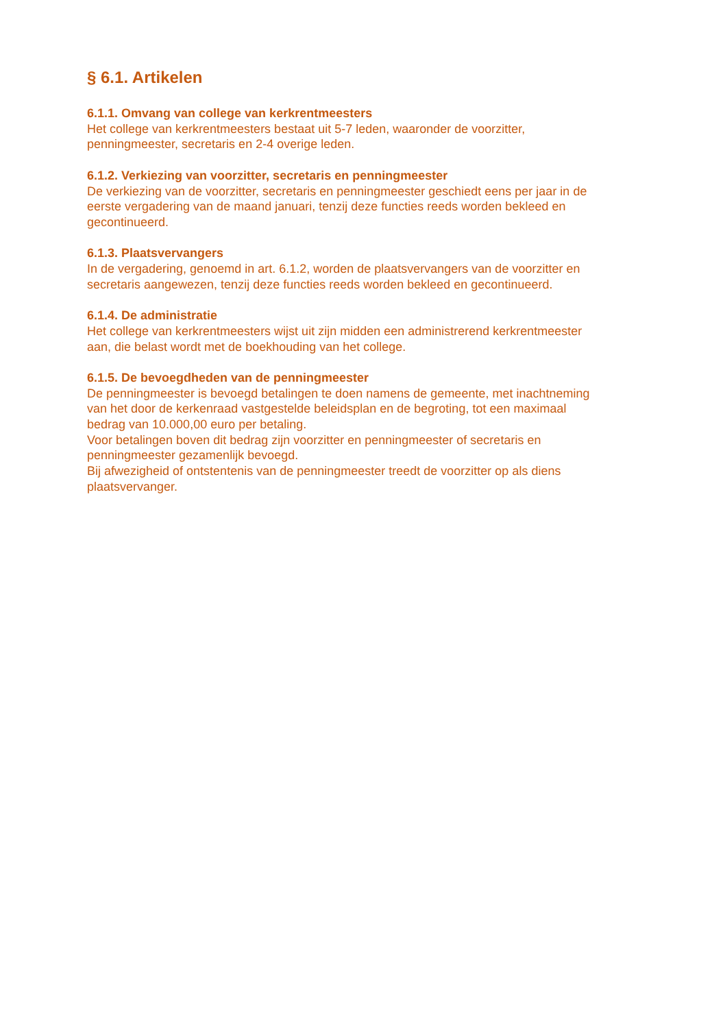§ 6.1. Artikelen
6.1.1. Omvang van college van kerkrentmeesters
Het college van kerkrentmeesters bestaat uit 5-7 leden, waaronder de voorzitter,
penningmeester, secretaris en 2-4 overige leden.
6.1.2. Verkiezing van voorzitter, secretaris en penningmeester
De verkiezing van de voorzitter, secretaris en penningmeester geschiedt eens per jaar in de
eerste vergadering van de maand januari, tenzij deze functies reeds worden bekleed en
gecontinueerd.
6.1.3. Plaatsvervangers
In de vergadering, genoemd in art. 6.1.2, worden de plaatsvervangers van de voorzitter en
secretaris aangewezen, tenzij deze functies reeds worden bekleed en gecontinueerd.
6.1.4. De administratie
Het college van kerkrentmeesters wijst uit zijn midden een administrerend kerkrentmeester
aan, die belast wordt met de boekhouding van het college.
6.1.5. De bevoegdheden van de penningmeester
De penningmeester is bevoegd betalingen te doen namens de gemeente, met inachtneming
van het door de kerkenraad vastgestelde beleidsplan en de begroting, tot een maximaal
bedrag van 10.000,00 euro per betaling.
Voor betalingen boven dit bedrag zijn voorzitter en penningmeester of secretaris en
penningmeester gezamenlijk bevoegd.
Bij afwezigheid of ontstentenis van de penningmeester treedt de voorzitter op als diens
plaatsvervanger.